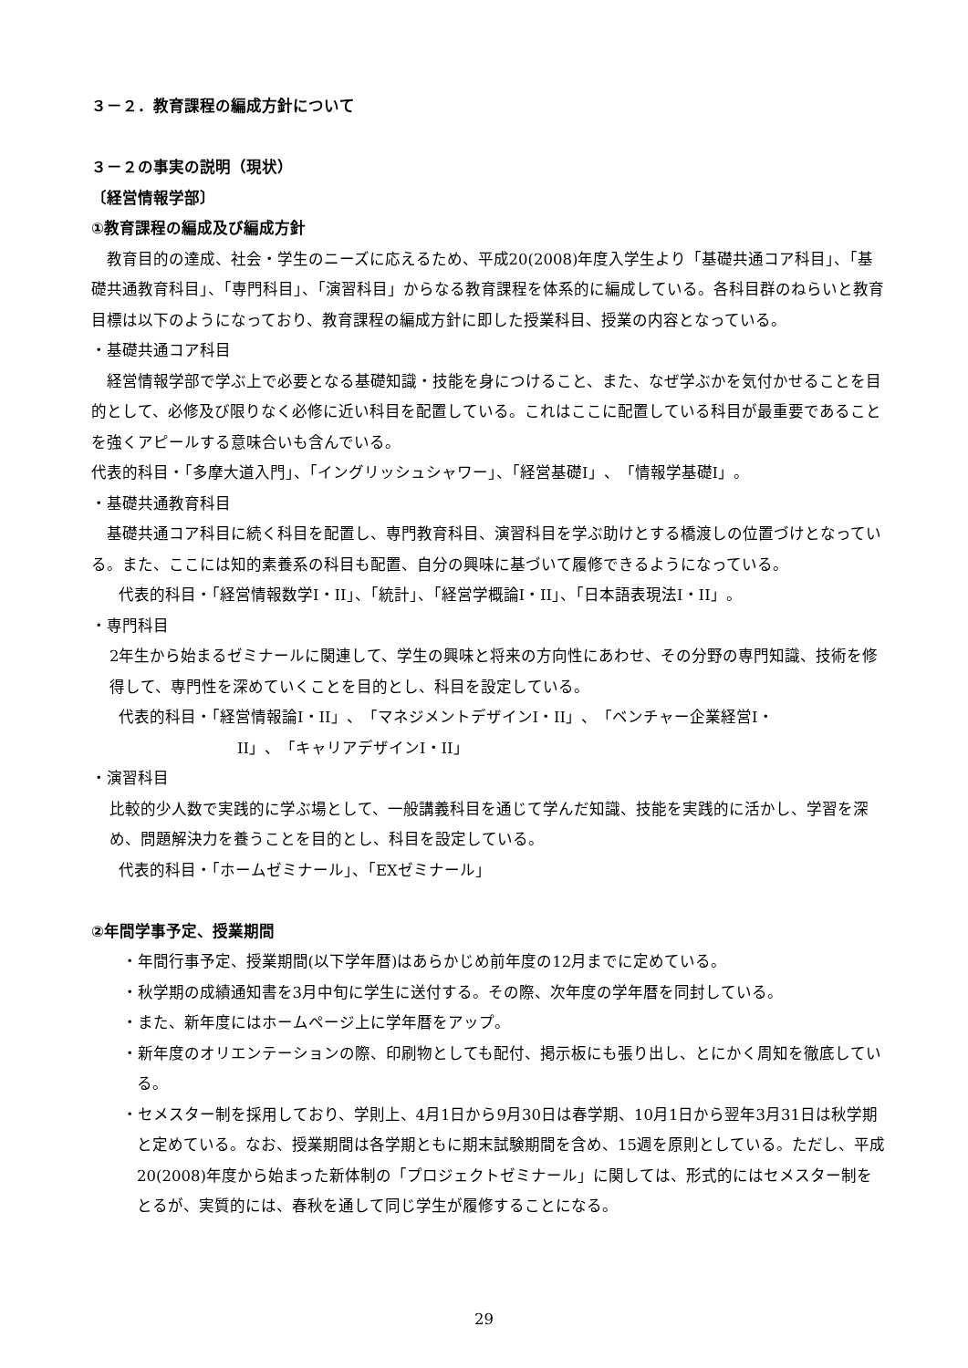３－２．教育課程の編成方針について
３－２の事実の説明（現状）
〔経営情報学部〕
①教育課程の編成及び編成方針
教育目的の達成、社会・学生のニーズに応えるため、平成20(2008)年度入学生より「基礎共通コア科目」、「基礎共通教育科目」、「専門科目」、「演習科目」からなる教育課程を体系的に編成している。各科目群のねらいと教育目標は以下のようになっており、教育課程の編成方針に即した授業科目、授業の内容となっている。
・基礎共通コア科目
経営情報学部で学ぶ上で必要となる基礎知識・技能を身につけること、また、なぜ学ぶかを気付かせることを目的として、必修及び限りなく必修に近い科目を配置している。これはここに配置している科目が最重要であることを強くアピールする意味合いも含んでいる。
代表的科目・「多摩大道入門」、「イングリッシュシャワー」、「経営基礎I」、「情報学基礎I」。
・基礎共通教育科目
基礎共通コア科目に続く科目を配置し、専門教育科目、演習科目を学ぶ助けとする橋渡しの位置づけとなっている。また、ここには知的素養系の科目も配置、自分の興味に基づいて履修できるようになっている。
代表的科目・「経営情報数学I・II」、「統計」、「経営学概論I・II」、「日本語表現法I・II」。
・専門科目
2年生から始まるゼミナールに関連して、学生の興味と将来の方向性にあわせ、その分野の専門知識、技術を修得して、専門性を深めていくことを目的とし、科目を設定している。
代表的科目・「経営情報論I・II」、「マネジメントデザインI・II」、「ベンチャー企業経営I・
II」、「キャリアデザインI・II」
・演習科目
比較的少人数で実践的に学ぶ場として、一般講義科目を通じて学んだ知識、技能を実践的に活かし、学習を深め、問題解決力を養うことを目的とし、科目を設定している。
代表的科目・「ホームゼミナール」、「EXゼミナール」
②年間学事予定、授業期間
・年間行事予定、授業期間(以下学年暦)はあらかじめ前年度の12月までに定めている。
・秋学期の成績通知書を3月中旬に学生に送付する。その際、次年度の学年暦を同封している。
・また、新年度にはホームページ上に学年暦をアップ。
・新年度のオリエンテーションの際、印刷物としても配付、掲示板にも張り出し、とにかく周知を徹底している。
・セメスター制を採用しており、学則上、4月1日から9月30日は春学期、10月1日から翌年3月31日は秋学期と定めている。なお、授業期間は各学期ともに期末試験期間を含め、15週を原則としている。ただし、平成20(2008)年度から始まった新体制の「プロジェクトゼミナール」に関しては、形式的にはセメスター制をとるが、実質的には、春秋を通して同じ学生が履修することになる。
29